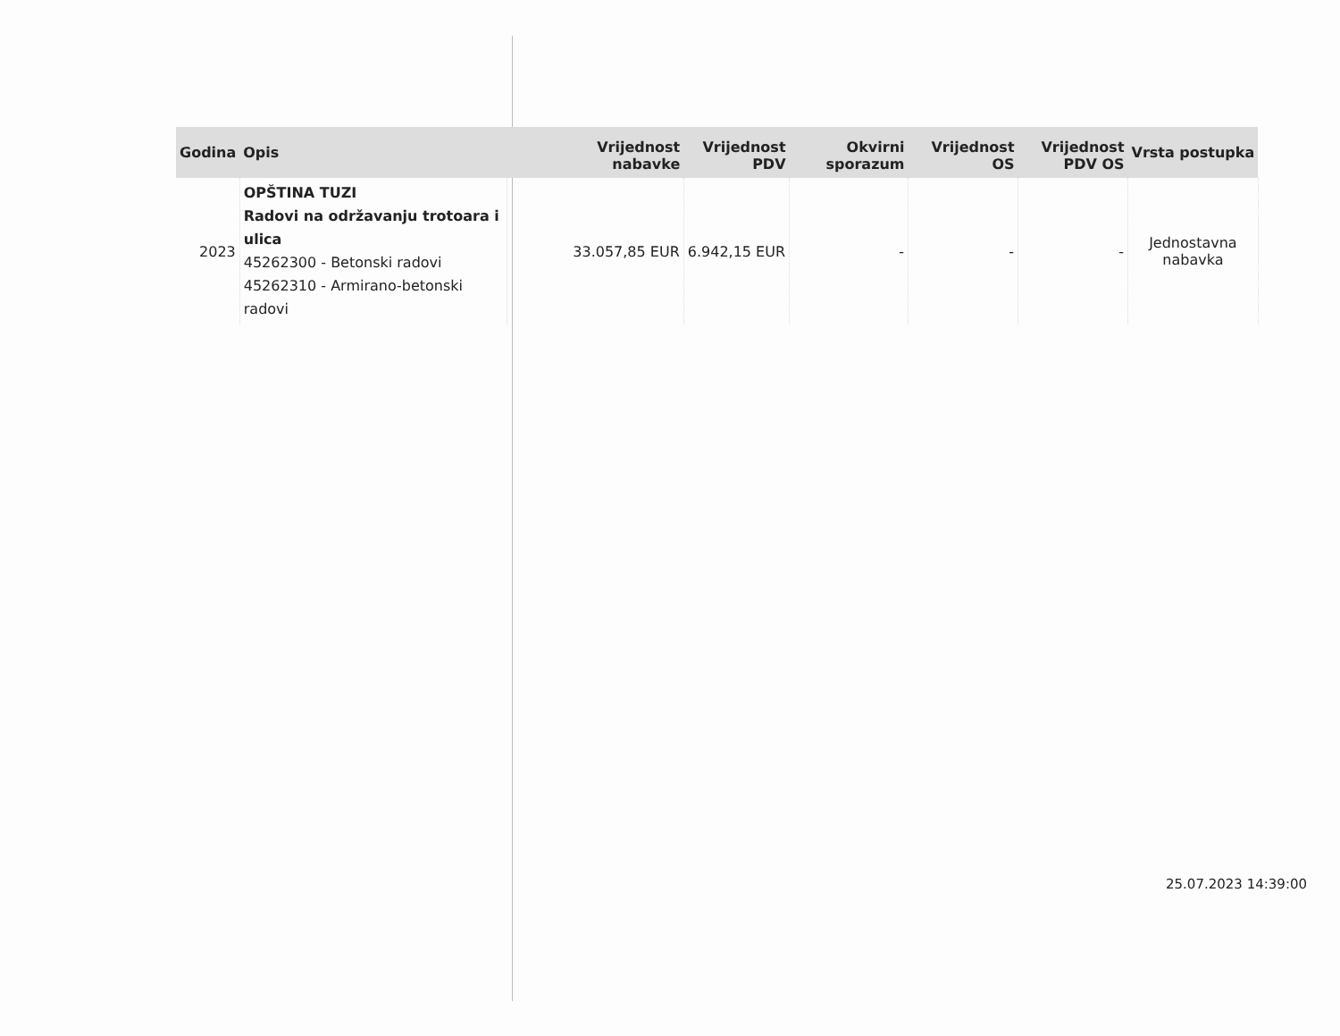| Godina | Opis | Vrijednost nabavke | Vrijednost PDV | Okvirni sporazum | Vrijednost OS | Vrijednost PDV OS | Vrsta postupka |
| --- | --- | --- | --- | --- | --- | --- | --- |
| 2023 | OPŠTINA TUZI Radovi na održavanju trotoara i ulica 45262300 - Betonski radovi 45262310 - Armirano-betonski radovi | 33.057,85 EUR | 6.942,15 EUR | - | - | - | Jednostavna nabavka |
25.07.2023 14:39:00